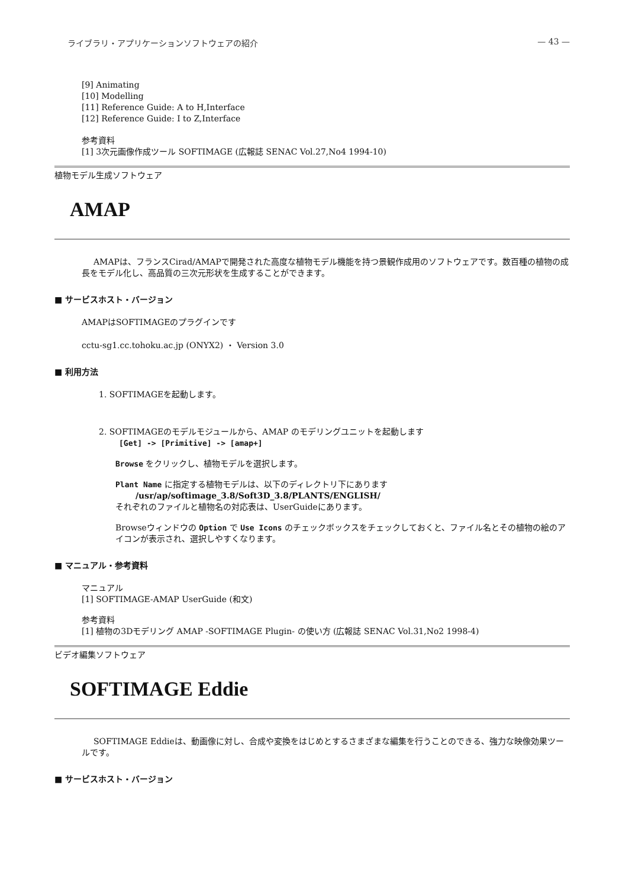ライブラリ・アプリケーションソフトウェアの紹介 — 43 —
[9] Animating
[10] Modelling
[11] Reference Guide: A to H,Interface
[12] Reference Guide: I to Z,Interface
参考資料
[1] 3次元画像作成ツール SOFTIMAGE (広報誌 SENAC Vol.27,No4 1994-10)
植物モデル生成ソフトウェア
AMAP
AMAPは、フランスCirad/AMAPで開発された高度な植物モデル機能を持つ景観作成用のソフトウェアです。数百種の植物の成長をモデル化し、高品質の三次元形状を生成することができます。
■ サービスホスト・バージョン
AMAPはSOFTIMAGEのプラグインです
cctu-sg1.cc.tohoku.ac.jp (ONYX2) ・ Version 3.0
■ 利用方法
1. SOFTIMAGEを起動します。
2. SOFTIMAGEのモデルモジュールから、AMAP のモデリングユニットを起動します
[Get] -> [Primitive] -> [amap+]
Browse をクリックし、植物モデルを選択します。
Plant Name に指定する植物モデルは、以下のディレクトリ下にあります
/usr/ap/softimage_3.8/Soft3D_3.8/PLANTS/ENGLISH/
それぞれのファイルと植物名の対応表は、UserGuideにあります。
Browseウィンドウの Option で Use Icons のチェックボックスをチェックしておくと、ファイル名とその植物の絵のアイコンが表示され、選択しやすくなります。
■ マニュアル・参考資料
マニュアル
[1] SOFTIMAGE-AMAP UserGuide (和文)
参考資料
[1] 植物の3Dモデリング AMAP -SOFTIMAGE Plugin- の使い方 (広報誌 SENAC Vol.31,No2 1998-4)
ビデオ編集ソフトウェア
SOFTIMAGE Eddie
SOFTIMAGE Eddieは、動画像に対し、合成や変換をはじめとするさまざまな編集を行うことのできる、強力な映像効果ツールです。
■ サービスホスト・バージョン